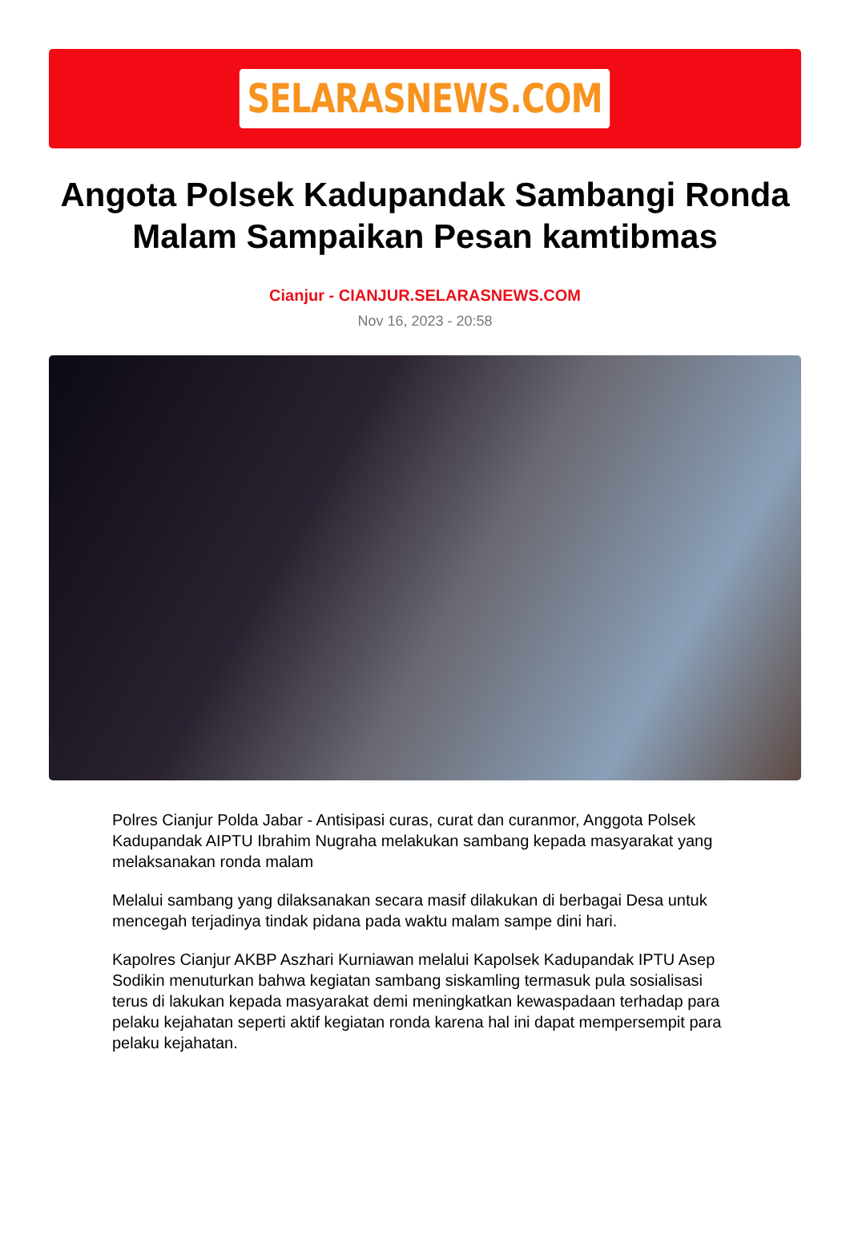SELARASNEWS.COM
Angota Polsek Kadupandak Sambangi Ronda Malam Sampaikan Pesan kamtibmas
Cianjur - CIANJUR.SELARASNEWS.COM
Nov 16, 2023 - 20:58
Polres Cianjur Polda Jabar - Antisipasi curas, curat dan curanmor, Anggota Polsek Kadupandak AIPTU Ibrahim Nugraha melakukan sambang kepada masyarakat yang melaksanakan ronda malam
Melalui sambang yang dilaksanakan secara masif dilakukan di berbagai Desa untuk mencegah terjadinya tindak pidana pada waktu malam sampe dini hari.
Kapolres Cianjur AKBP Aszhari Kurniawan melalui Kapolsek Kadupandak IPTU Asep Sodikin menuturkan bahwa kegiatan sambang siskamling termasuk pula sosialisasi terus di lakukan kepada masyarakat demi meningkatkan kewaspadaan terhadap para pelaku kejahatan seperti aktif kegiatan ronda karena hal ini dapat mempersempit para pelaku kejahatan.